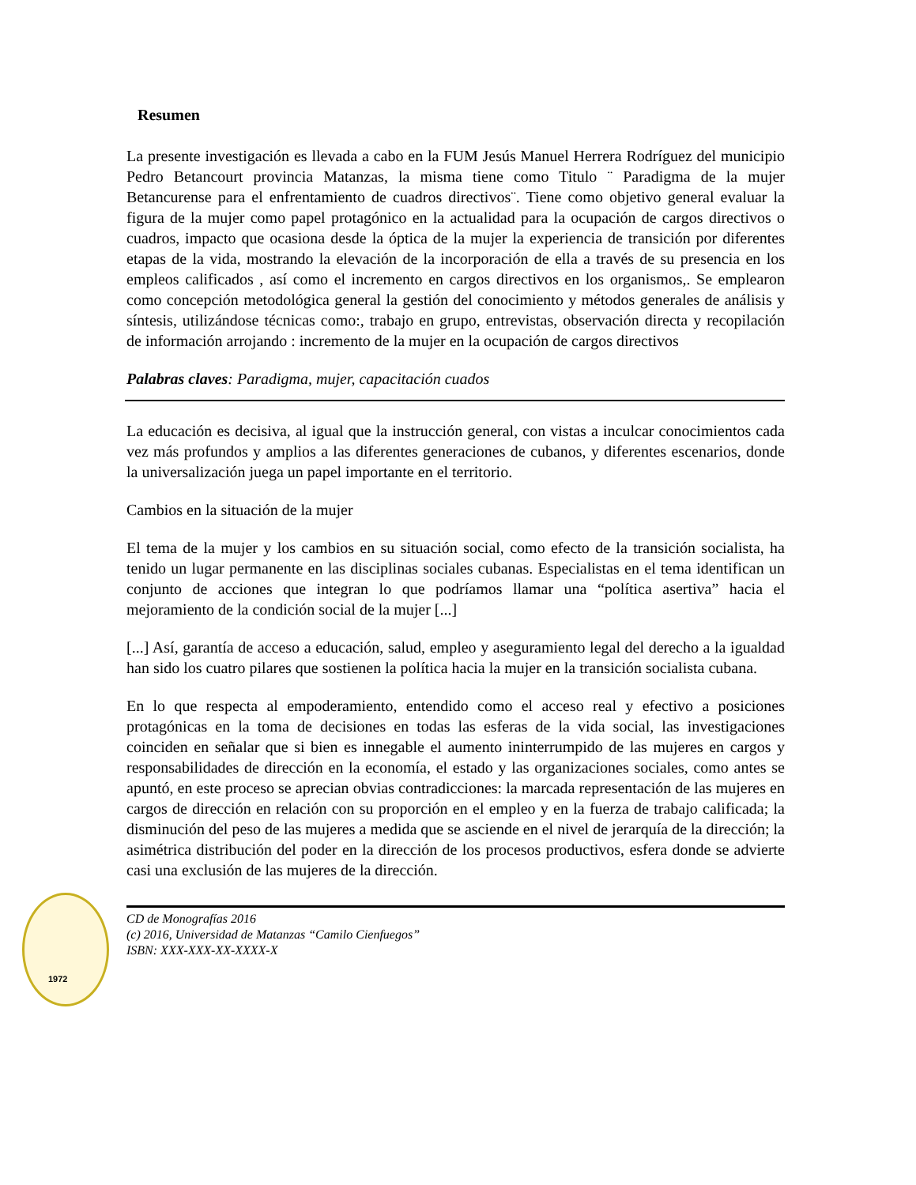Resumen
La presente investigación es llevada a cabo en la FUM Jesús Manuel Herrera Rodríguez del municipio Pedro Betancourt provincia Matanzas, la misma tiene como Titulo ¨ Paradigma de la mujer Betancurense para el enfrentamiento de cuadros directivos¨. Tiene como objetivo general evaluar la figura de la mujer como papel protagónico en la actualidad para la ocupación de cargos directivos o cuadros, impacto que ocasiona desde la óptica de la mujer la experiencia de transición por diferentes etapas de la vida, mostrando la elevación de la incorporación de ella a través de su presencia en los empleos calificados , así como el incremento en cargos directivos en los organismos,. Se emplearon como concepción metodológica general la gestión del conocimiento y métodos generales de análisis y síntesis, utilizándose técnicas como:, trabajo en grupo, entrevistas, observación directa y recopilación de información arrojando : incremento de la mujer en la ocupación de cargos directivos
Palabras claves: Paradigma, mujer, capacitación cuados
La educación es decisiva, al igual que la instrucción general, con vistas a inculcar conocimientos cada vez más profundos y amplios a las diferentes generaciones de cubanos, y diferentes escenarios, donde la universalización juega un papel importante en el territorio.
Cambios en la situación de la mujer
El tema de la mujer y los cambios en su situación social, como efecto de la transición socialista, ha tenido un lugar permanente en las disciplinas sociales cubanas. Especialistas en el tema identifican un conjunto de acciones que integran lo que podríamos llamar una “política asertiva” hacia el mejoramiento de la condición social de la mujer [...]
[...] Así, garantía de acceso a educación, salud, empleo y aseguramiento legal del derecho a la igualdad han sido los cuatro pilares que sostienen la política hacia la mujer en la transición socialista cubana.
En lo que respecta al empoderamiento, entendido como el acceso real y efectivo a posiciones protagónicas en la toma de decisiones en todas las esferas de la vida social, las investigaciones coinciden en señalar que si bien es innegable el aumento ininterrumpido de las mujeres en cargos y responsabilidades de dirección en la economía, el estado y las organizaciones sociales, como antes se apuntó, en este proceso se aprecian obvias contradicciones: la marcada representación de las mujeres en cargos de dirección en relación con su proporción en el empleo y en la fuerza de trabajo calificada; la disminución del peso de las mujeres a medida que se asciende en el nivel de jerarquía de la dirección; la asimétrica distribución del poder en la dirección de los procesos productivos, esfera donde se advierte casi una exclusión de las mujeres de la dirección.
1972
CD de Monografías 2016
(c) 2016, Universidad de Matanzas “Camilo Cienfuegos”
ISBN: XXX-XXX-XX-XXXX-X